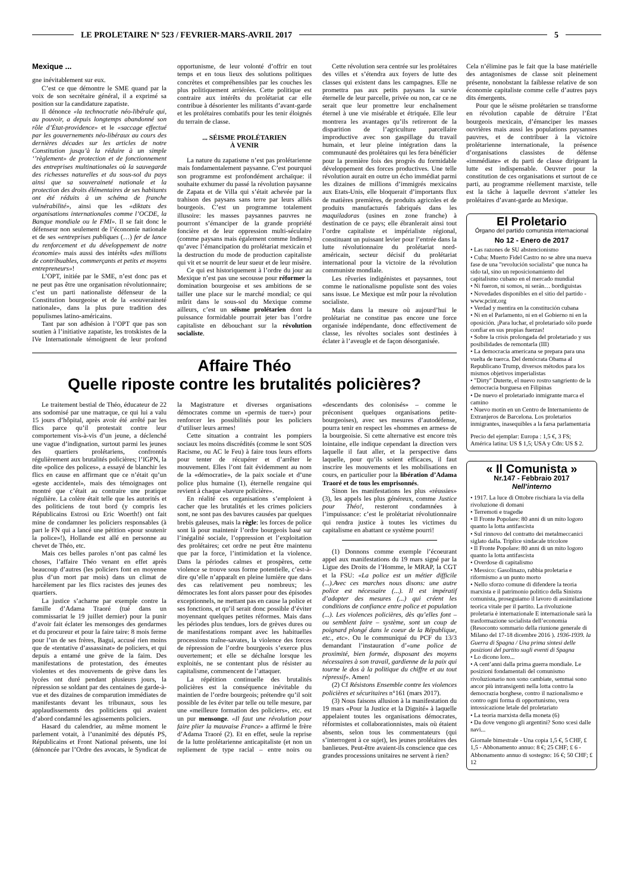LE PROLETAIRE Nº 523 / FEVRIER-MARS-AVRIL 2017 5
Mexique ...
gne inévitablement sur eux.
C’est ce que démontre le SME quand par la voix de son secrétaire général, il a exprimé sa position sur la candidature zapatiste.
Il dénonce «la technocratie néo-libérale qui, au pouvoir, a depuis longtemps abandonné son rôle d’État-providence» et le «saccage effectué par les gouvernements néo-libéraux au cours des dernières décades sur les articles de notre Constitution jusqu’à la réduire à un simple ‘’règlement» de protection et de fonctionnement des entreprises multinationales où la sauvegarde des richesses naturelles et du sous-sol du pays ainsi que sa souveraineté nationale et la protection des droits élémentaires de ses habitants ont été réduits à un schéma de franche vulnérabilité», ainsi que les «diktats des organisations internationales comme l’OCDE, la Banque mondiale ou le FMI». Il se fait donc le défenseur non seulement de l’économie nationale et de ses «entreprises publiques (…) fer de lance du renforcement et du développement de notre économie» mais aussi des intérêts «des millions de contribuables, commerçants et petits et moyens entrepreneurs»!
L’OPT, initiée par le SME, n’est donc pas et ne peut pas être une organisation révolutionnaire; c’est un parti nationaliste défenseur de la Constitution bourgeoise et de la «souveraineté nationale», dans la plus pure tradition des populismes latino-américains.
Tant par son adhésion à l’OPT que pas son soutien à l’initiative zapatiste, les trotskistes de la IVe Internationale témoignent de leur profond opportunisme, de leur volonté d’offrir en tout temps et en tous lieux des solutions politiques concrètes et compréhensibles par les couches les plus politiquement arriérées. Cette politique est contraire aux intérêts du prolétariat car elle contribue à désorienter les militants d’avant-garde et les prolétaires combatifs pour les tenir éloignés du terrain de classe.
... SÉISME PROLÉTARIEN
À VENIR
La nature du zapatisme n’est pas prolétarienne mais fondamentalement paysanne. C’est pourquoi son programme est profondément archaïque: il souhaite exhumer du passé la révolution paysanne de Zapata et de Villa qui s’était achevée par la trahison des paysans sans terre par leurs alliés bourgeois. C’est un programme totalement illusoire: les masses paysannes pauvres ne pourront s’émanciper de la grande propriété foncière et de leur oppression multi-séculaire (comme paysans mais également comme Indiens) qu’avec l’émancipation du prolétariat mexicain et la destruction du mode de production capitaliste qui vit et se nourrit de leur sueur et de leur misère.
Ce qui est historiquement à l’ordre du jour au Mexique n’est pas une secousse pour réformer la domination bourgeoise et ses ambitions de se tailler une place sur le marché mondial; ce qui mûrit dans le sous-sol du Mexique comme ailleurs, c’est un séisme prolétarien dont la puissance formidable pourrait jeter bas l’ordre capitaliste en débouchant sur la révolution socialiste.
Cette révolution sera centrée sur les prolétaires des villes et s’étendra aux foyers de lutte des classes qui existent dans les campagnes. Elle ne promettra pas aux petits paysans la survie éternelle de leur parcelle, privée ou non, car ce ne serait que leur promettre leur enchaînement éternel à une vie misérable et étriquée. Elle leur montrera les avantages qu’ils retireront de la disparition de l’agriculture parcellaire improductive avec son gaspillage du travail humain, et leur pleine intégration dans la communauté des prolétaires qui les fera bénéficier pour la première fois des progrès du formidable développement des forces productives. Une telle révolution aurait en outre un écho immédiat parmi les dizaines de millions d’immigrés mexicains aux Etats-Unis, elle bloquerait d’importants flux de matières premières, de produits agricoles et de produits manufacturés fabriqués dans les maquiladoras (usines en zone franche) à destination de ce pays; elle ébranlerait ainsi tout l’ordre capitaliste et impérialiste régional, constituant un puissant levier pour l’entrée dans la lutte révolutionnaire du prolétariat nord-américain, secteur décisif du prolétariat international pour la victoire de la révolution communiste mondiale.
Les rêveries indigénistes et paysannes, tout comme le nationalisme populiste sont des voies sans issue. Le Mexique est mûr pour la révolution socialiste.
Mais dans la mesure où aujourd’hui le prolétariat ne constitue pas encore une force organisée indépendante, donc effectivement de classe, les révoltes sociales sont destinées à éclater à l’aveugle et de façon désorganisée.
Affaire Théo
Quelle riposte contre les brutalités policières?
Le traitement bestial de Théo, éducateur de 22 ans sodomisé par une matraque, ce qui lui a valu 15 jours d’hôpital, après avoir été arrêté par les flics parce qu’il protestait contre leur comportement vis-à-vis d’un jeune, a déclenché une vague d’indignation, surtout parmi les jeunes des quartiers prolétariens, confrontés régulièrement aux brutalités policières; l’IGPN, la dite «police des polices», a essayé de blanchir les flics en cause en affirmant que ce n’était qu’un «geste accidentel», mais des témoignages ont montré que c’était au contraire une pratique régulière. La colère était telle que les autorités et des politiciens de tout bord (y compris les Républicains Estrosi ou Eric Woerth!) ont fait mine de condamner les policiers responsables (à part le FN qui a lancé une pétition «pour soutenir la police»!), Hollande est allé en personne au chevet de Théo, etc.
Mais ces belles paroles n’ont pas calmé les choses, l’affaire Théo venant en effet après beaucoup d’autres (les policiers font en moyenne plus d’un mort par mois) dans un climat de harcèlement par les flics racistes des jeunes des quartiers.
La justice s’acharne par exemple contre la famille d’Adama Traoré (tué dans un commissariat le 19 juillet dernier) pour la punir d’avoir fait éclater les mensonges des gendarmes et du procureur et pour la faire taire: 8 mois ferme pour l’un de ses frères, Bagui, accusé rien moins que de «tentative d’assassinat» de policiers, et qui depuis a entamé une grève de la faim. Des manifestations de protestation, des émeutes violentes et des mouvements de grève dans les lycées ont duré pendant plusieurs jours, la répression se soldant par des centaines de garde-à-vue et des dizaines de comparution immédiates de manifestants devant les tribunaux, sous les applaudissements des politiciens qui avaient d’abord condamné les agissements policiers.
Hasard du calendrier, au même moment le parlement votait, à l’unanimité des députés PS, Républicains et Front National présents, une loi (dénoncée par l’Ordre des avocats, le Syndicat de la Magistrature et diverses organisations démocrates comme un «permis de tuer») pour renforcer les possibilités pour les policiers d’utiliser leurs armes!
Cette situation a contraint les pompiers sociaux les moins discrédités (comme le sont SOS Racisme, ou AC le Feu) à faire tous leurs efforts pour tenter de récupérer et d’arrêter le mouvement. Elles l’ont fait évidemment au nom de la «démocratie», de la paix sociale et d’une police plus humaine (1), éternelle rengaine qui revient à chaque «bavure policière».
En réalité ces organisations s’emploient à cacher que les brutalités et les crimes policiers sont, ne sont pas des bavures causées par quelques brebis galeuses, mais la règle: les forces de police sont là pour maintenir l’ordre bourgeois basé sur l’inégalité sociale, l’oppression et l’exploitation des prolétaires; cet ordre ne peut être maintenu que par la force, l’intimidation et la violence. Dans la périodes calmes et prospères, cette violence se trouve sous forme potentielle, c’est-à-dire qu’elle n’apparaît en pleine lumière que dans des cas relativement peu nombreux; les démocrates les font alors passer pour des épisodes exceptionnels, ne mettant pas en cause la police et ses fonctions, et qu’il serait donc possible d’éviter moyennant quelques petites réformes. Mais dans les périodes plus tendues, lors de grèves dures ou de manifestations rompant avec les habituelles processions traîne-savates, la violence des forces de répression de l’ordre bourgeois s’exerce plus ouvertement; et elle se déchaîne lorsque les exploités, ne se contentant plus de résister au capitalisme, commencent de l’attaquer.
La répétition continuelle des brutalités policières est la conséquence inévitable du maintien de l’ordre bourgeois; prétendre qu’il soit possible de les éviter par telle ou telle mesure, par une «meilleure formation des policiers», etc. est un pur mensonge. «Il faut une révolution pour faire plier la mauvaise France» a affirmé le frère d’Adama Traoré (2). Et en effet, seule la reprise de la lutte prolétarienne anticapitaliste (et non un repliement de type racial – entre noirs ou «descendants des colonisés» – comme le préconisent quelques organisations petite-bourgeoises), avec ses mesures d’autodéfense, pourra tenir en respect les «hommes en armes» de la bourgeoisie. Si cette alternative est encore très lointaine, elle indique cependant la direction vers laquelle il faut aller, et la perspective dans laquelle, pour qu’ils soient efficaces, il faut inscrire les mouvements et les mobilisations en cours, en particulier pour la libération d’Adama Traoré et de tous les emprisonnés.
Sinon les manifestations les plus «réussies» (3), les appels les plus généreux, comme Justice pour Théo!, resteront condamnées à l’impuissance: c’est le prolétariat révolutionnaire qui rendra justice à toutes les victimes du capitalisme en abattant ce système pourri!
(1) Donnons comme exemple l’écoeurant appel aux manifestations du 19 mars signé par la Ligue des Droits de l’Homme, le MRAP, la CGT et la FSU: «La police est un métier difficile (...).Avec ces marches nous disons: une autre police est nécessaire (...). Il est impératif d’adopter des mesures (...) qui créent les conditions de confiance entre police et population (...). Les violences policières, dès qu’elles font – ou semblent faire – système, sont un coup de poignard plongé dans le coeur de la République, etc., etc». Ou le communiqué du PCF du 13/3 demandant l’instauration d’«une police de proximité, bien formée, disposant des moyens nécessaires à son travail, gardienne de la paix qui tourne le dos à la politique du chiffre et au tout répressif». Amen!
(2) Cf Résistons Ensemble contre les violences policières et sécuritaires n°161 (mars 2017).
(3) Nous faisons allusion à la manifestation du 19 mars «Pour la Justice et la Dignité» à laquelle appelaient toutes les organisations démocrates, réformistes et collaborationnistes, mais où étaient absents, selon tous les commentateurs (qui s’interrogent à ce sujet), les jeunes prolétaires des banlieues. Peut-être avaient-ils conscience que ces grandes processions unitaires ne servent à rien?
Cela n’élimine pas le fait que la base matérielle des antagonismes de classe soit pleinement présente, nonobstant la faiblesse relative de son économie capitaliste comme celle d’autres pays dits émergents.
Pour que le séisme prolétarien se transforme en révolution capable de détruire l’État bourgeois mexicain, d’émanciper les masses ouvrières mais aussi les populations paysannes pauvres, et de contribuer à la victoire prolétarienne internationale, la présence d’organisations classistes de défense «immédiate» et du parti de classe dirigeant la lutte est indispensable. Oeuvrer pour la constitution de ces organisations et surtout de ce parti, au programme réellement marxiste, telle est la tâche à laquelle devront s’atteler les prolétaires d’avant-garde au Mexique.
El Proletario
Órgano del partido comunista internacional
No 12 - Enero de 2017
• Las razones de SU abstencionismo
• Cuba: Muerto Fidel Castro no se abre una nueva fase de una "revolución socialista" que nunca ha sido tal, sino un reposicionamiento del capitalismo cubano en el mercado mundial
• Ni fueron, ni somos, ni serán… bordiguistas
• Novedades disponibles en el sitio del partido - www.pcint.org
• Verdad y mentira en la constitución cubana
• Ni en el Parlamento, ni en el Gobierno ni en la oposición. ¡Para luchar, el proletariado sólo puede confiar en sus propias fuerzas!
• Sobre la crisis prolongada del proletariado y sus posibilidades de remontarla (III)
• La democracia americana se prepara para una vuelta de tuerca. Del demócrata Obama al Republicano Trump, diversos métodos para los mismos objetivos imperialistas
• "Dirty" Duterte, el nuevo rostro sangriento de la democracia burguesa en Filipinas
• De nuevo el proletariado inmigrante marca el camino
• Nuevo motín en un Centro de Internamiento de Extranjeros de Barcelona. Los proletarios inmigrantes, inasequibles a la farsa parlamentaria
Precio del ejemplar: Europa : 1,5 €, 3 FS; América latina: US $ 1,5; USA y Cdn: US $ 2.
« Il Comunista »
Nr.147 - Febbraio 2017
Nell’interno
• 1917. La luce di Ottobre rischiara la via della rivoluzione di domani
• Terremoti e tragedie
• Il Fronte Popolare: 80 anni di un mito logoro quanto la lotta antifascista
• Sul rinnovo del contratto dei metalmeccanici siglato dalla. Triplice sindacale tricolore
• Il Fronte Popolare: 80 anni di un mito logoro quanto la lotta antifascista
• Overdose di capitalismo
• Messico: Gasolinazo, rabbia proletaria e riformismo a un punto morto
• Nello sforzo comune di difendere la teoria marxista e il patrimonio politico della Sinistra comunista, proseguiamo il lavoro di assimilazione teorica vitale per il partito. La rivoluzione proletaria è internazionale E internazionale sarà la trasformazione socialista dell’economia (Resoconto sommario della riunione generale di Milano del 17-18 dicembre 2016 ). 1936-1939. la Guerra di Spagna / Una prima sintesi delle posizioni del partito sugli eventi di Spagna
• Lo dicono loro...
• A cent’anni dalla prima guerra mondiale. Le posizioni fondamentali del comunismo rivoluzionario non sono cambiate, semmai sono ancor più intransigenti nella lotta contro la democrazia borghese, contro il nazionalismo e contro ogni forma di opportunismo, vera intossicazione letale del proletariato
• La teoria marxista della moneta (6)
• Da dove vengono gli argentini? Sono scesi dalle navi...
Giornale bimestrale - Una copia 1,5 €, 5 CHF, £ 1,5 - Abbonamento annuo: 8 €; 25 CHF; £ 6 - Abbonamento annuo di sostegno: 16 €; 50 CHF; £ 12